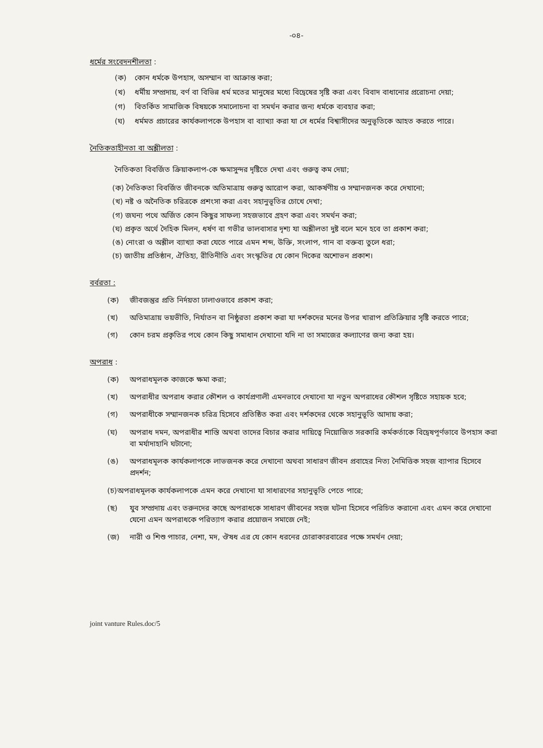-০৪-
ধর্মের সংবেদনশীলতা :
(ক) কোন ধর্মকে উপহাস, অসম্মান বা আক্রান্ত করা;
(খ) ধর্মীয় সম্প্রদায়, বর্ণ বা বিভিন্ন ধর্ম মতের মানুষের মধ্যে বিদ্বেষের সৃষ্টি করা এবং বিবাদ বাধানোর প্ররোচনা দেয়া;
(গ) বিতর্কিত সামাজিক বিষয়কে সমালোচনা বা সমর্থন করার জন্য ধর্মকে ব্যবহার করা;
(ঘ) ধর্মমত প্রচারের কার্যকলাপকে উপহাস বা ব্যাখ্যা করা যা সে ধর্মের বিশ্বাসীদের অনুভূতিকে আহত করতে পারে।
নৈতিকতাহীনতা বা অশ্লীলতা :
নৈতিকতা বিবর্জিত ক্রিয়াকলাপ-কে ক্ষমাসুন্দর দৃষ্টিতে দেখা এবং গুরুত্ব কম দেয়া;
(ক) নৈতিকতা বিবর্জিত জীবনকে অতিমাত্রায় গুরুত্ব আরোপ করা, আকর্ষণীয় ও সম্মানজনক করে দেখানো;
(খ) নষ্ট ও অনৈতিক চরিত্রকে প্রশংসা করা এবং সহানুভূতির চোখে দেখা;
(গ) জঘন্য পথে অর্জিত কোন কিছুর সাফল্য সহজভাবে গ্রহণ করা এবং সমর্থন করা;
(ঘ) প্রকৃত অর্থে দৈহিক মিলন, ধর্ষণ বা গভীর ভালবাসার দৃশ্য যা অশ্লীলতা দুষ্ট বলে মনে হবে তা প্রকাশ করা;
(ঙ) নোংরা ও অশ্লীল ব্যাখ্যা করা যেতে পারে এমন শব্দ, উক্তি, সংলাপ, গান বা বক্তব্য তুলে ধরা;
(চ) জাতীয় প্রতিষ্ঠান, ঐতিহ্য, রীতিনীতি এবং সংস্কৃতির যে কোন দিকের অশোভন প্রকাশ।
বর্বরতা :
(ক) জীবজন্তুর প্রতি নির্দয়তা ঢালাওভাবে প্রকাশ করা;
(খ) অতিমাত্রায় ভয়ভীতি, নির্যাতন বা নিষ্ঠুরতা প্রকাশ করা যা দর্শকদের মনের উপর খারাপ প্রতিক্রিয়ার সৃষ্টি করতে পারে;
(গ) কোন চরম প্রকৃতির পথে কোন কিছু সমাধান দেখানো যদি না তা সমাজের কল্যাণের জন্য করা হয়।
অপরাধ :
(ক) অপরাধমূলক কাজকে ক্ষমা করা;
(খ) অপরাধীর অপরাধ করার কৌশল ও কার্যপ্রণালী এমনভাবে দেখানো যা নতুন অপরাধের কৌশল সৃষ্টিতে সহায়ক হবে;
(গ) অপরাধীকে সম্মানজনক চরিত্র হিসেবে প্রতিষ্ঠিত করা এবং দর্শকদের থেকে সহানুভূতি আদায় করা;
(ঘ) অপরাধ দমন, অপরাধীর শাস্তি অথবা তাদের বিচার করার দায়িত্বে নিয়োজিত সরকারি কর্মকর্তাকে বিদ্বেষপূর্ণভাবে উপহাস করা বা মর্যাদাহানি ঘটানো;
(ঙ) অপরাধমূলক কার্যকলাপকে লাভজনক করে দেখানো অথবা সাধারণ জীবন প্রবাহের নিত্য নৈমিত্তিক সহজ ব্যাপার হিসেবে প্রদর্শন;
(চ)অপরাধমূলক কার্যকলাপকে এমন করে দেখানো যা সাধারণের সহানুভূতি পেতে পারে;
(ছ) যুব সম্প্রদায় এবং তরুনদের কাছে অপরাধকে সাধারণ জীবনের সহজ ঘটনা হিসেবে পরিচিত করানো এবং এমন করে দেখানো যেনো এমন অপরাধকে পরিত্যাগ করার প্রয়োজন সমাজে নেই;
(জ) নারী ও শিশু পাচার, নেশা, মদ, ঔষধ এর যে কোন ধরনের চোরাকারবারের পক্ষে সমর্থন দেয়া;
joint vanture Rules.doc/5